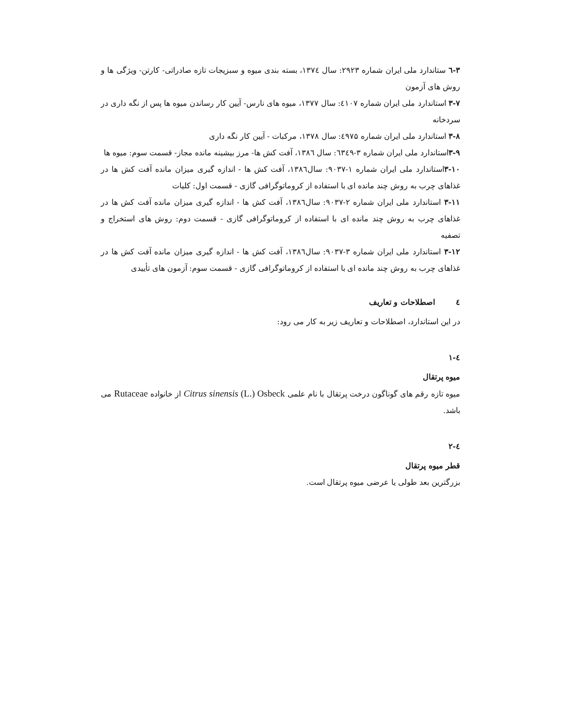۳-٦ ستاندارد ملی ایران شماره ۲۹۲۳: سال ۱۳۷٤، بسته بندی میوه و سبزیجات تازه صادراتی- کارتن- ویژگی ها و روش های آزمون
۳-۷ استاندارد ملی ایران شماره ٤۱۰۷: سال ۱۳۷۷، میوه های نارس- آیین کار رساندن میوه ها پس از نگه داری در سردخانه
۳-۸ استاندارد ملی ایران شماره ٤۹۷۵: سال ۱۳۷۸، مرکبات - آیین کار نگه داری
۳-۹استاندارد ملی ایران شماره ۳-٦۳٤۹: سال ۱۳۸٦، آفت کش ها- مرز بیشینه مانده مجاز- قسمت سوم: میوه ها
۳-۱۰استاندارد ملی ایران شماره ۱-۹۰۳۷: سال۱۳۸٦، آفت کش ها - اندازه گیری میزان مانده آفت کش ها در غذاهای چرب به روش چند مانده ای با استفاده از کروماتوگرافی گازی - قسمت اول: کلیات
۳-۱۱ استاندارد ملی ایران شماره ۲-۹۰۳۷: سال۱۳۸٦، آفت کش ها - اندازه گیری میزان مانده آفت کش ها در غذاهای چرب به روش چند مانده ای با استفاده از کروماتوگرافی گازی - قسمت دوم: روش های استخراج و تصفیه
۳-۱۲ استاندارد ملی ایران شماره ۳-۹۰۳۷: سال۱۳۸٦، آفت کش ها - اندازه گیری میزان مانده آفت کش ها در غذاهای چرب به روش چند مانده ای با استفاده از کروماتوگرافی گازی - قسمت سوم: آزمون های تأییدی
٤ اصطلاحات و تعاریف
در این استاندارد، اصطلاحات و تعاریف زیر به کار می رود:
٤-۱
میوه پرتقال
میوه تازه رقم های گوناگون درخت پرتقال با نام علمی Citrus sinensis (L.) Osbeck از خانواده Rutaceae می باشد.
٤-۲
قطر میوه پرتقال
بزرگترین بعد طولی یا عرضی میوه پرتقال است.